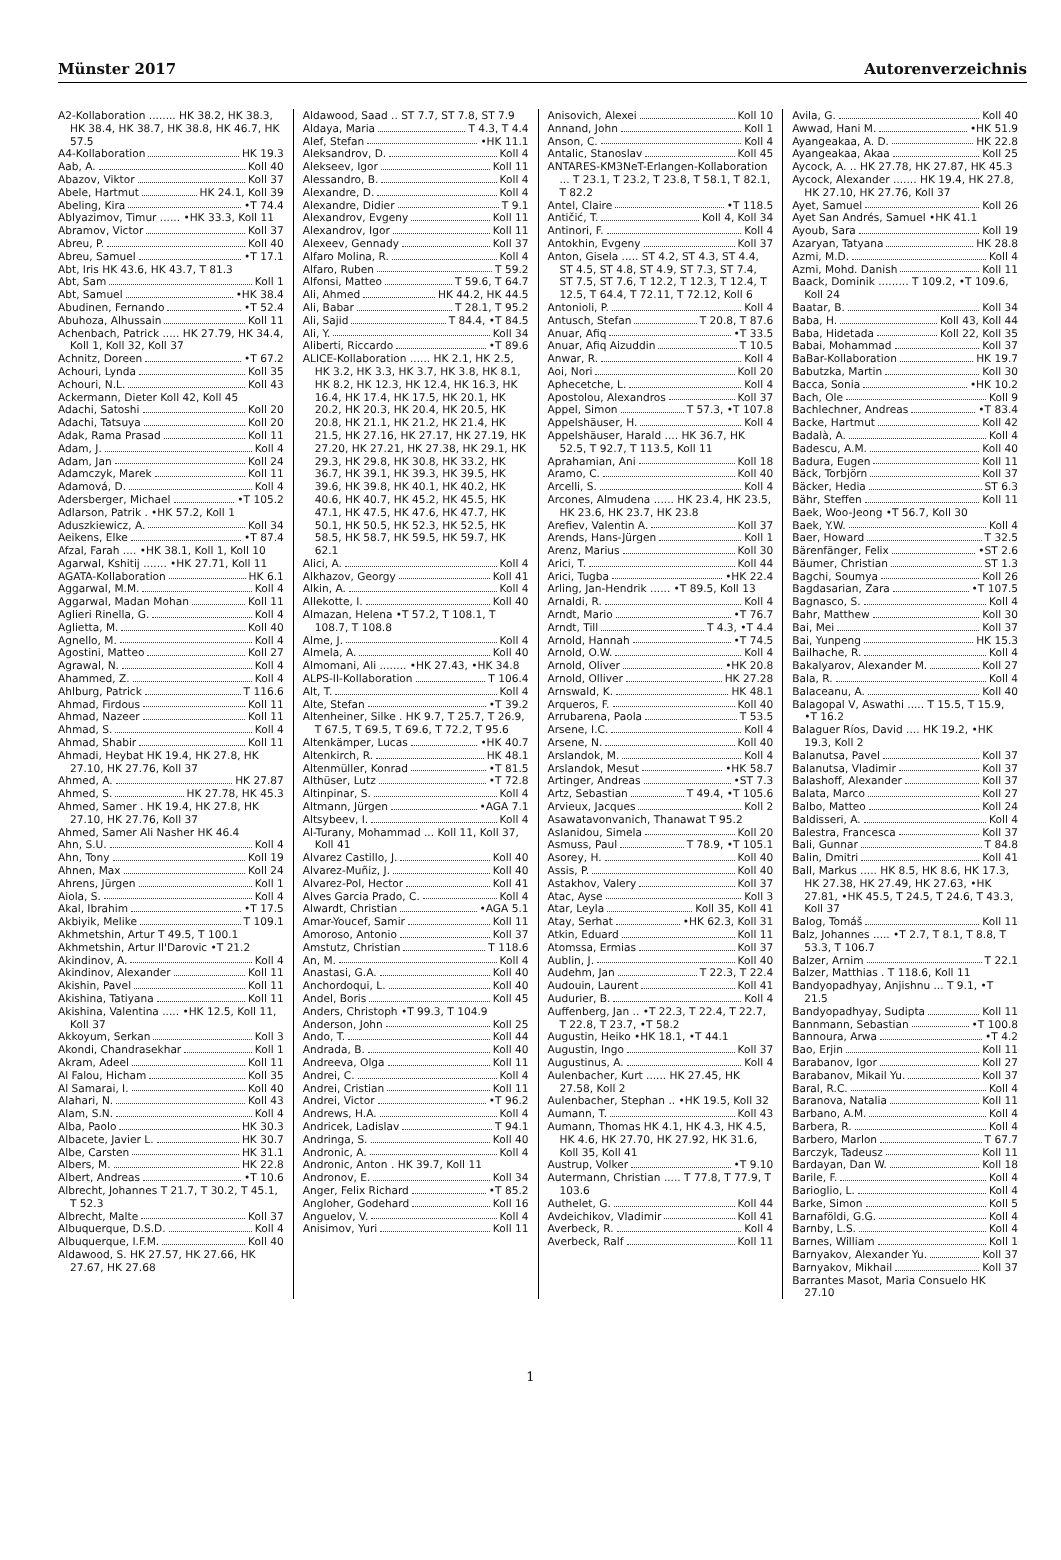Münster 2017 Autorenverzeichnis
A2-Kollaboration ........ HK 38.2, HK 38.3, HK 38.4, HK 38.7, HK 38.8, HK 46.7, HK 57.5
A4-Kollaboration HK 19.3
Aab, A. Koll 40
Abazov, Viktor Koll 37
Abele, Hartmut HK 24.1, Koll 39
Abeling, Kira •T 74.4
Ablyazimov, Timur ...... •HK 33.3, Koll 11
Abramov, Victor Koll 37
Abreu, P. Koll 40
Abreu, Samuel •T 17.1
Abt, Iris HK 43.6, HK 43.7, T 81.3
Abt, Sam Koll 1
Abt, Samuel •HK 38.4
Abudinen, Fernando •T 52.4
Abuhoza, Alhussain Koll 11
Achenbach, Patrick ..... HK 27.79, HK 34.4, Koll 1, Koll 32, Koll 37
Achnitz, Doreen •T 67.2
Achouri, Lynda Koll 35
Achouri, N.L. Koll 43
Ackermann, Dieter Koll 42, Koll 45
Adachi, Satoshi Koll 20
Adachi, Tatsuya Koll 20
Adak, Rama Prasad Koll 11
Adam, J. Koll 4
Adam, Jan Koll 24
Adamczyk, Marek Koll 11
Adamová, D. Koll 4
Adersberger, Michael •T 105.2
Adlarson, Patrik . •HK 57.2, Koll 1
Aduszkiewicz, A. Koll 34
Aeikens, Elke •T 87.4
Afzal, Farah .... •HK 38.1, Koll 1, Koll 10
Agarwal, Kshitij ....... •HK 27.71, Koll 11
AGATA-Kollaboration HK 6.1
Aggarwal, M.M. Koll 4
Aggarwal, Madan Mohan Koll 11
Aglieri Rinella, G. Koll 4
Aglietta, M. Koll 40
Agnello, M. Koll 4
Agostini, Matteo Koll 27
Agrawal, N. Koll 4
Ahammed, Z. Koll 4
Ahlburg, Patrick T 116.6
Ahmad, Firdous Koll 11
Ahmad, Nazeer Koll 11
Ahmad, S. Koll 4
Ahmad, Shabir Koll 11
Ahmadi, Heybat HK 19.4, HK 27.8, HK 27.10, HK 27.76, Koll 37
Ahmed, A. HK 27.87
Ahmed, S. HK 27.78, HK 45.3
Ahmed, Samer . HK 19.4, HK 27.8, HK 27.10, HK 27.76, Koll 37
Ahmed, Samer Ali Nasher HK 46.4
Ahn, S.U. Koll 4
Ahn, Tony Koll 19
Ahnen, Max Koll 24
Ahrens, Jürgen Koll 1
Aiola, S. Koll 4
Akal, Ibrahim •T 17.5
Akbiyik, Melike T 109.1
Akhmetshin, Artur T 49.5, T 100.1
Akhmetshin, Artur Il'Darovic •T 21.2
Akindinov, A. Koll 4
Akindinov, Alexander Koll 11
Akishin, Pavel Koll 11
Akishina, Tatiyana Koll 11
Akishina, Valentina ..... •HK 12.5, Koll 11, Koll 37
Akkoyum, Serkan Koll 3
Akondi, Chandrasekhar Koll 1
Akram, Adeel Koll 11
Al Falou, Hicham Koll 35
Al Samarai, I. Koll 40
Alahari, N. Koll 43
Alam, S.N. Koll 4
Alba, Paolo HK 30.3
Albacete, Javier L. HK 30.7
Albe, Carsten HK 31.1
Albers, M. HK 22.8
Albert, Andreas •T 10.6
Albrecht, Johannes T 21.7, T 30.2, T 45.1, T 52.3
Albrecht, Malte Koll 37
Albuquerque, D.S.D. Koll 4
Albuquerque, I.F.M. Koll 40
Aldawood, S. HK 27.57, HK 27.66, HK 27.67, HK 27.68
Aldawood, Saad .. ST 7.7, ST 7.8, ST 7.9
Aldaya, Maria T 4.3, T 4.4
Alef, Stefan •HK 11.1
Aleksandrov, D. Koll 4
Alekseev, Igor Koll 11
Alessandro, B. Koll 4
Alexandre, D. Koll 4
Alexandre, Didier T 9.1
Alexandrov, Evgeny Koll 11
Alexandrov, Igor Koll 11
Alexeev, Gennady Koll 37
Alfaro Molina, R. Koll 4
Alfaro, Ruben T 59.2
Alfonsi, Matteo T 59.6, T 64.7
Ali, Ahmed HK 44.2, HK 44.5
Ali, Babar T 28.1, T 95.2
Ali, Sajid T 84.4, •T 84.5
Ali, Y. Koll 34
Aliberti, Riccardo •T 89.6
ALICE-Kollaboration ...... HK 2.1, HK 2.5, HK 3.2, HK 3.3, HK 3.7, HK 3.8, HK 8.1, HK 8.2, HK 12.3, HK 12.4, HK 16.3, HK 16.4, HK 17.4, HK 17.5, HK 20.1, HK 20.2, HK 20.3, HK 20.4, HK 20.5, HK 20.8, HK 21.1, HK 21.2, HK 21.4, HK 21.5, HK 27.16, HK 27.17, HK 27.19, HK 27.20, HK 27.21, HK 27.38, HK 29.1, HK 29.3, HK 29.8, HK 30.8, HK 33.2, HK 36.7, HK 39.1, HK 39.3, HK 39.5, HK 39.6, HK 39.8, HK 40.1, HK 40.2, HK 40.6, HK 40.7, HK 45.2, HK 45.5, HK 47.1, HK 47.5, HK 47.6, HK 47.7, HK 50.1, HK 50.5, HK 52.3, HK 52.5, HK 58.5, HK 58.7, HK 59.5, HK 59.7, HK 62.1
Alici, A. Koll 4
Alkhazov, Georgy Koll 41
Alkin, A. Koll 4
Allekotte, I. Koll 40
Almazan, Helena •T 57.2, T 108.1, T 108.7, T 108.8
Alme, J. Koll 4
Almela, A. Koll 40
Almomani, Ali ........ •HK 27.43, •HK 34.8
ALPS-II-Kollaboration T 106.4
Alt, T. Koll 4
Alte, Stefan •T 39.2
Altenheiner, Silke . HK 9.7, T 25.7, T 26.9, T 67.5, T 69.5, T 69.6, T 72.2, T 95.6
Altenkämper, Lucas •HK 40.7
Altenkirch, R. HK 48.1
Altenmüller, Konrad •T 81.5
Althüser, Lutz •T 72.8
Altinpinar, S. Koll 4
Altmann, Jürgen •AGA 7.1
Altsybeev, I. Koll 4
Al-Turany, Mohammad ... Koll 11, Koll 37, Koll 41
Alvarez Castillo, J. Koll 40
Alvarez-Muñiz, J. Koll 40
Alvarez-Pol, Hector Koll 41
Alves Garcia Prado, C. Koll 4
Alwardt, Christian •AGA 5.1
Amar-Youcef, Samir Koll 11
Amoroso, Antonio Koll 37
Amstutz, Christian T 118.6
An, M. Koll 4
Anastasi, G.A. Koll 40
Anchordoqui, L. Koll 40
Andel, Boris Koll 45
Anders, Christoph •T 99.3, T 104.9
Anderson, John Koll 25
Ando, T. Koll 44
Andrada, B. Koll 40
Andreeva, Olga Koll 11
Andrei, C. Koll 4
Andrei, Cristian Koll 11
Andrei, Victor •T 96.2
Andrews, H.A. Koll 4
Andricek, Ladislav T 94.1
Andringa, S. Koll 40
Andronic, A. Koll 4
Andronic, Anton . HK 39.7, Koll 11
Andronov, E. Koll 34
Anger, Felix Richard •T 85.2
Angloher, Godehard Koll 16
Anguelov, V. Koll 4
Anisimov, Yuri Koll 11
Anisovich, Alexei Koll 10
Annand, John Koll 1
Anson, C. Koll 4
Antalic, Stanoslav Koll 45
ANTARES-KM3NeT-Erlangen-Kollaboration ... T 23.1, T 23.2, T 23.8, T 58.1, T 82.1, T 82.2
Antel, Claire •T 118.5
Antičić, T. Koll 4, Koll 34
Antinori, F. Koll 4
Antokhin, Evgeny Koll 37
Anton, Gisela ..... ST 4.2, ST 4.3, ST 4.4, ST 4.5, ST 4.8, ST 4.9, ST 7.3, ST 7.4, ST 7.5, ST 7.6, T 12.2, T 12.3, T 12.4, T 12.5, T 64.4, T 72.11, T 72.12, Koll 6
Antonioli, P. Koll 4
Antusch, Stefan T 20.8, T 87.6
Anuar, Afiq •T 33.5
Anuar, Afiq Aizuddin T 10.5
Anwar, R. Koll 4
Aoi, Nori Koll 20
Aphecetche, L. Koll 4
Apostolou, Alexandros Koll 37
Appel, Simon T 57.3, •T 107.8
Appelshäuser, H. Koll 4
Appelshäuser, Harald .... HK 36.7, HK 52.5, T 92.7, T 113.5, Koll 11
Aprahamian, Ani Koll 18
Aramo, C. Koll 40
Arcelli, S. Koll 4
Arcones, Almudena ...... HK 23.4, HK 23.5, HK 23.6, HK 23.7, HK 23.8
Arefiev, Valentin A. Koll 37
Arends, Hans-Jürgen Koll 1
Arenz, Marius Koll 30
Arici, T. Koll 44
Arici, Tugba •HK 22.4
Arling, Jan-Hendrik ...... •T 89.5, Koll 13
Arnaldi, R. Koll 4
Arndt, Mario •T 76.7
Arndt, Till T 4.3, •T 4.4
Arnold, Hannah •T 74.5
Arnold, O.W. Koll 4
Arnold, Oliver •HK 20.8
Arnold, Olliver HK 27.28
Arnswald, K. HK 48.1
Arqueros, F. Koll 40
Arrubarena, Paola T 53.5
Arsene, I.C. Koll 4
Arsene, N. Koll 40
Arslandok, M. Koll 4
Arslandok, Mesut •HK 58.7
Artinger, Andreas •ST 7.3
Artz, Sebastian T 49.4, •T 105.6
Arvieux, Jacques Koll 2
Asawatavonvanich, Thanawat T 95.2
Aslanidou, Simela Koll 20
Asmuss, Paul T 78.9, •T 105.1
Asorey, H. Koll 40
Assis, P. Koll 40
Astakhov, Valery Koll 37
Atac, Ayse Koll 3
Atar, Leyla Koll 35, Koll 41
Atay, Serhat •HK 62.3, Koll 31
Atkin, Eduard Koll 11
Atomssa, Ermias Koll 37
Aublin, J. Koll 40
Audehm, Jan T 22.3, T 22.4
Audouin, Laurent Koll 41
Audurier, B. Koll 4
Auffenberg, Jan .. •T 22.3, T 22.4, T 22.7, T 22.8, T 23.7, •T 58.2
Augustin, Heiko •HK 18.1, •T 44.1
Augustin, Ingo Koll 37
Augustinus, A. Koll 4
Aulenbacher, Kurt ...... HK 27.45, HK 27.58, Koll 2
Aulenbacher, Stephan .. •HK 19.5, Koll 32
Aumann, T. Koll 43
Aumann, Thomas HK 4.1, HK 4.3, HK 4.5, HK 4.6, HK 27.70, HK 27.92, HK 31.6, Koll 35, Koll 41
Austrup, Volker •T 9.10
Autermann, Christian ..... T 77.8, T 77.9, T 103.6
Authelet, G. Koll 44
Avdeichikov, Vladimir Koll 41
Averbeck, R. Koll 4
Averbeck, Ralf Koll 11
Avila, G. Koll 40
Awwad, Hani M. •HK 51.9
Ayangeakaa, A. D. HK 22.8
Ayangeakaa, Akaa Koll 25
Aycock, A. .. HK 27.78, HK 27.87, HK 45.3
Aycock, Alexander ....... HK 19.4, HK 27.8, HK 27.10, HK 27.76, Koll 37
Ayet, Samuel Koll 26
Ayet San Andrés, Samuel •HK 41.1
Ayoub, Sara Koll 19
Azaryan, Tatyana HK 28.8
Azmi, M.D. Koll 4
Azmi, Mohd. Danish Koll 11
Baack, Dominik ......... T 109.2, •T 109.6, Koll 24
Baatar, B. Koll 34
Baba, H. Koll 43, Koll 44
Baba, Hidetada Koll 22, Koll 35
Babai, Mohammad Koll 37
BaBar-Kollaboration HK 19.7
Babutzka, Martin Koll 30
Bacca, Sonia •HK 10.2
Bach, Ole Koll 9
Bachlechner, Andreas •T 83.4
Backe, Hartmut Koll 42
Badalà, A. Koll 4
Badescu, A.M. Koll 40
Badura, Eugen Koll 11
Bäck, Torbjörn Koll 37
Bäcker, Hedia ST 6.3
Bähr, Steffen Koll 11
Baek, Woo-Jeong •T 56.7, Koll 30
Baek, Y.W. Koll 4
Baer, Howard T 32.5
Bärenfänger, Felix •ST 2.6
Bäumer, Christian ST 1.3
Bagchi, Soumya Koll 26
Bagdasarian, Zara •T 107.5
Bagnasco, S. Koll 4
Bahr, Matthew Koll 30
Bai, Mei Koll 37
Bai, Yunpeng HK 15.3
Bailhache, R. Koll 4
Bakalyarov, Alexander M. Koll 27
Bala, R. Koll 4
Balaceanu, A. Koll 40
Balagopal V, Aswathi ..... T 15.5, T 15.9, •T 16.2
Balaguer Ríos, David .... HK 19.2, •HK 19.3, Koll 2
Balanutsa, Pavel Koll 37
Balanutsa, Vladimir Koll 37
Balashoff, Alexander Koll 37
Balata, Marco Koll 27
Balbo, Matteo Koll 24
Baldisseri, A. Koll 4
Balestra, Francesca Koll 37
Bali, Gunnar T 84.8
Balin, Dmitri Koll 41
Ball, Markus ..... HK 8.5, HK 8.6, HK 17.3, HK 27.38, HK 27.49, HK 27.63, •HK 27.81, •HK 45.5, T 24.5, T 24.6, T 43.3, Koll 37
Balog, Tomáš Koll 11
Balz, Johannes ..... •T 2.7, T 8.1, T 8.8, T 53.3, T 106.7
Balzer, Arnim T 22.1
Balzer, Matthias . T 118.6, Koll 11
Bandyopadhyay, Anjishnu ... T 9.1, •T 21.5
Bandyopadhyay, Sudipta Koll 11
Bannmann, Sebastian •T 100.8
Bannoura, Arwa •T 4.2
Bao, Erjin Koll 11
Barabanov, Igor Koll 27
Barabanov, Mikail Yu. Koll 37
Baral, R.C. Koll 4
Baranova, Natalia Koll 11
Barbano, A.M. Koll 4
Barbera, R. Koll 4
Barbero, Marlon T 67.7
Barczyk, Tadeusz Koll 11
Bardayan, Dan W. Koll 18
Barile, F. Koll 4
Barioglio, L. Koll 4
Barke, Simon Koll 5
Barnaföldi, G.G. Koll 4
Barnby, L.S. Koll 4
Barnes, William Koll 1
Barnyakov, Alexander Yu. Koll 37
Barnyakov, Mikhail Koll 37
Barrantes Masot, Maria Consuelo HK 27.10
1